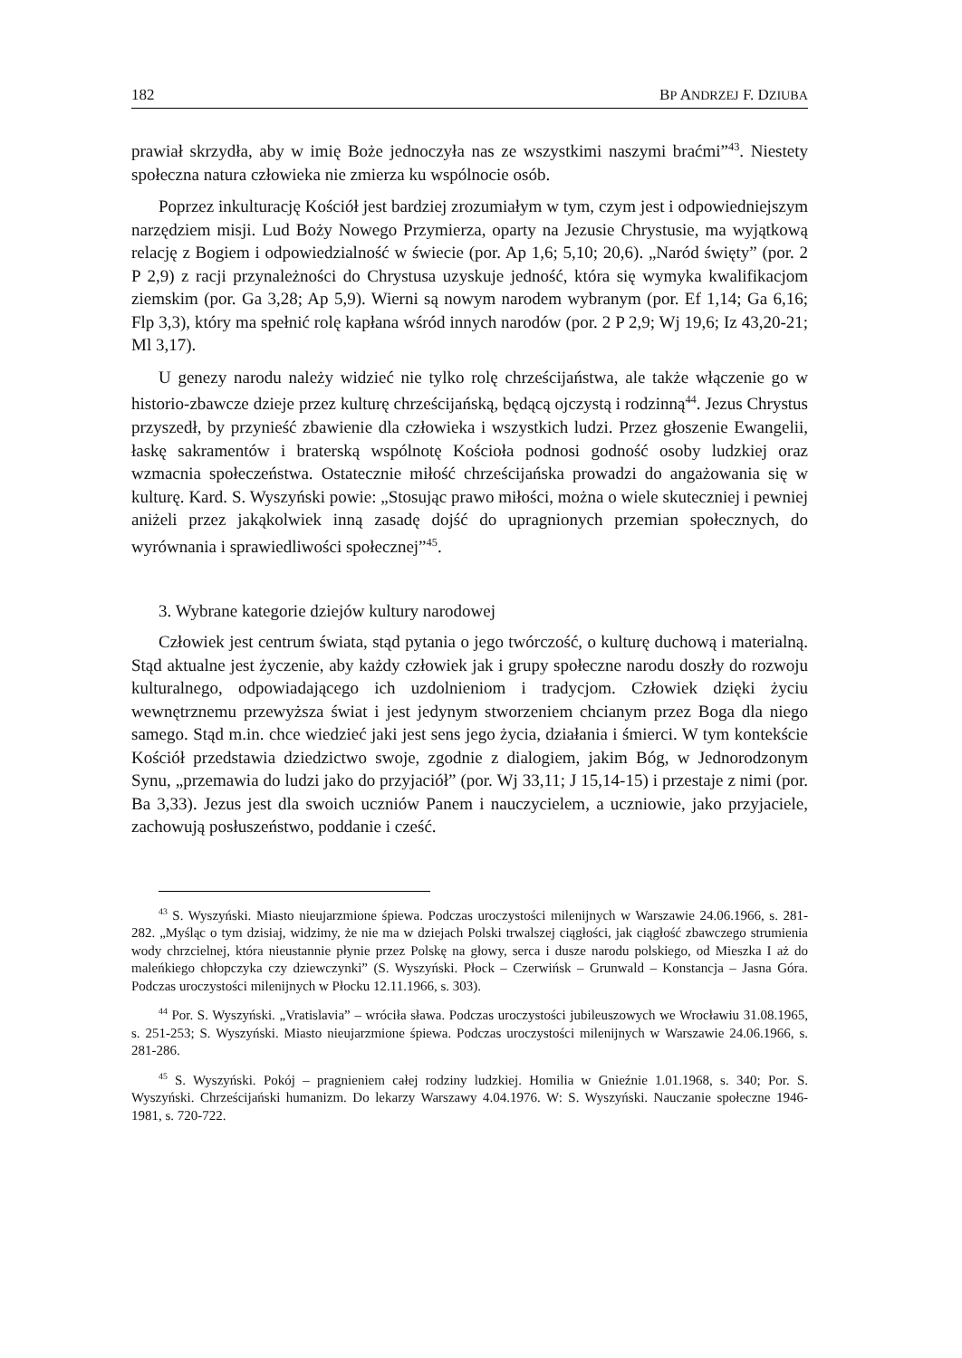182 BP ANDRZEJ F. DZIUBA
prawiał skrzydła, aby w imię Boże jednoczyła nas ze wszystkimi naszymi braćmi”<sup>43</sup>. Niestety społeczna natura człowieka nie zmierza ku wspólnocie osób.
Poprzez inkulturację Kościół jest bardziej zrozumiałym w tym, czym jest i odpowiedniejszym narzędziem misji. Lud Boży Nowego Przymierza, oparty na Jezusie Chrystusie, ma wyjątkową relację z Bogiem i odpowiedzialność w świecie (por. Ap 1,6; 5,10; 20,6). „Naród święty” (por. 2 P 2,9) z racji przynależności do Chrystusa uzyskuje jedność, która się wymyka kwalifikacjom ziemskim (por. Ga 3,28; Ap 5,9). Wierni są nowym narodem wybranym (por. Ef 1,14; Ga 6,16; Flp 3,3), który ma spełnić rolę kapłana wśród innych narodów (por. 2 P 2,9; Wj 19,6; Iz 43,20-21; Ml 3,17).
U genezy narodu należy widzieć nie tylko rolę chrześcijaństwa, ale także włączenie go w historio-zbawcze dzieje przez kulturę chrześcijańską, będącą ojczystą i rodzinną<sup>44</sup>. Jezus Chrystus przyszedł, by przynieść zbawienie dla człowieka i wszystkich ludzi. Przez głoszenie Ewangelii, łaskę sakramentów i braterską wspólnotę Kościoła podnosi godność osoby ludzkiej oraz wzmacnia społeczeństwa. Ostatecznie miłość chrześcijańska prowadzi do angażowania się w kulturę. Kard. S. Wyszyński powie: „Stosując prawo miłości, można o wiele skuteczniej i pewniej aniżeli przez jakąkolwiek inną zasadę dojść do upragnionych przemian społecznych, do wyrównania i sprawiedliwości społecznej”<sup>45</sup>.
3. Wybrane kategorie dziejów kultury narodowej
Człowiek jest centrum świata, stąd pytania o jego twórczość, o kulturę duchową i materialną. Stąd aktualne jest życzenie, aby każdy człowiek jak i grupy społeczne narodu doszły do rozwoju kulturalnego, odpowiadającego ich uzdolnieniom i tradycjom. Człowiek dzięki życiu wewnętrznemu przewyższa świat i jest jedynym stworzeniem chcianym przez Boga dla niego samego. Stąd m.in. chce wiedzieć jaki jest sens jego życia, działania i śmierci. W tym kontekście Kościół przedstawia dziedzictwo swoje, zgodnie z dialogiem, jakim Bóg, w Jednorodzonym Synu, „przemawia do ludzi jako do przyjaciół” (por. Wj 33,11; J 15,14-15) i przestaje z nimi (por. Ba 3,33). Jezus jest dla swoich uczniów Panem i nauczycielem, a uczniowie, jako przyjaciele, zachowują posłuszeństwo, poddanie i cześć.
<sup>43</sup> S. Wyszyński. Miasto nieujarzmione śpiewa. Podczas uroczystości milenijnych w Warszawie 24.06.1966, s. 281-282. „Myśląc o tym dzisiaj, widzimy, że nie ma w dziejach Polski trwalszej ciągłości, jak ciągłość zbawczego strumienia wody chrzcielnej, która nieustannie płynie przez Polskę na głowy, serca i dusze narodu polskiego, od Mieszka I aż do maleńkiego chłopczyka czy dziewczynki” (S. Wyszyński. Płock – Czerwińsk – Grunwald – Konstancja – Jasna Góra. Podczas uroczystości milenijnych w Płocku 12.11.1966, s. 303).
<sup>44</sup> Por. S. Wyszyński. „Vratislavia” – wróciła sława. Podczas uroczystości jubileuszowych we Wrocławiu 31.08.1965, s. 251-253; S. Wyszyński. Miasto nieujarzmione śpiewa. Podczas uroczystości milenijnych w Warszawie 24.06.1966, s. 281-286.
<sup>45</sup> S. Wyszyński. Pokój – pragnieniem całej rodziny ludzkiej. Homilia w Gnieźnie 1.01.1968, s. 340; Por. S. Wyszyński. Chrześcijański humanizm. Do lekarzy Warszawy 4.04.1976. W: S. Wyszyński. Nauczanie społeczne 1946-1981, s. 720-722.